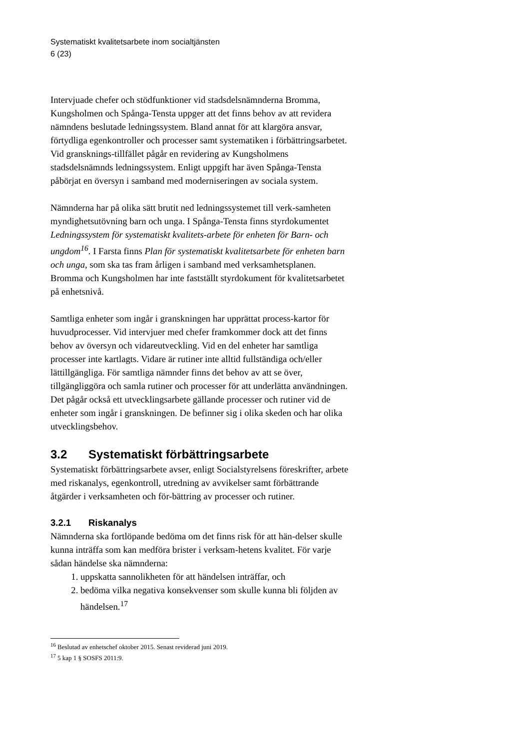Systematiskt kvalitetsarbete inom socialtjänsten
6 (23)
Intervjuade chefer och stödfunktioner vid stadsdelsnämnderna Bromma, Kungsholmen och Spånga-Tensta uppger att det finns behov av att revidera nämndens beslutade ledningssystem. Bland annat för att klargöra ansvar, förtydliga egenkontroller och processer samt systematiken i förbättringsarbetet. Vid gransknings-tillfället pågår en revidering av Kungsholmens stadsdelsnämnds ledningssystem. Enligt uppgift har även Spånga-Tensta påbörjat en översyn i samband med moderniseringen av sociala system.
Nämnderna har på olika sätt brutit ned ledningssystemet till verk-samheten myndighetsutövning barn och unga. I Spånga-Tensta finns styrdokumentet Ledningssystem för systematiskt kvalitets-arbete för enheten för Barn- och ungdom<sup>16</sup>. I Farsta finns Plan för systematiskt kvalitetsarbete för enheten barn och unga, som ska tas fram årligen i samband med verksamhetsplanen. Bromma och Kungsholmen har inte fastställt styrdokument för kvalitetsarbetet på enhetsnivå.
Samtliga enheter som ingår i granskningen har upprättat process-kartor för huvudprocesser. Vid intervjuer med chefer framkommer dock att det finns behov av översyn och vidareutveckling. Vid en del enheter har samtliga processer inte kartlagts. Vidare är rutiner inte alltid fullständiga och/eller lättillgängliga. För samtliga nämnder finns det behov av att se över, tillgängliggöra och samla rutiner och processer för att underlätta användningen. Det pågår också ett utvecklingsarbete gällande processer och rutiner vid de enheter som ingår i granskningen. De befinner sig i olika skeden och har olika utvecklingsbehov.
3.2 Systematiskt förbättringsarbete
Systematiskt förbättringsarbete avser, enligt Socialstyrelsens föreskrifter, arbete med riskanalys, egenkontroll, utredning av avvikelser samt förbättrande åtgärder i verksamheten och för-bättring av processer och rutiner.
3.2.1 Riskanalys
Nämnderna ska fortlöpande bedöma om det finns risk för att hän-delser skulle kunna inträffa som kan medföra brister i verksam-hetens kvalitet. För varje sådan händelse ska nämnderna:
1. uppskatta sannolikheten för att händelsen inträffar, och
2. bedöma vilka negativa konsekvenser som skulle kunna bli följden av händelsen.<sup>17</sup>
<sup>16</sup> Beslutad av enhetschef oktober 2015. Senast reviderad juni 2019.
<sup>17</sup> 5 kap 1 § SOSFS 2011:9.